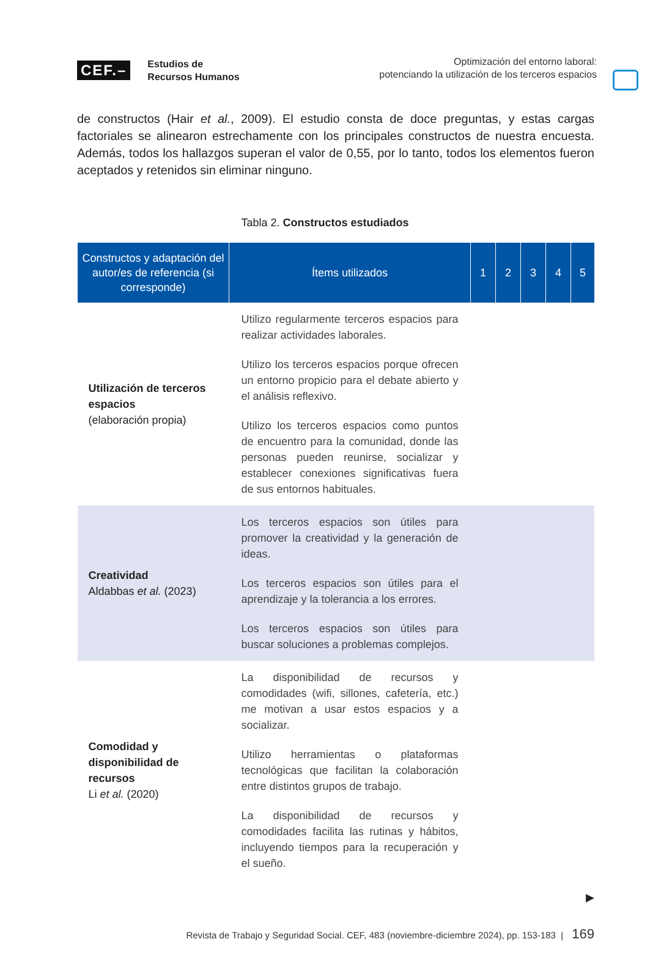CEF.– Estudios de
Recursos Humanos
Optimización del entorno laboral:
potenciando la utilización de los terceros espacios
de constructos (Hair et al., 2009). El estudio consta de doce preguntas, y estas cargas factoriales se alinearon estrechamente con los principales constructos de nuestra encuesta. Además, todos los hallazgos superan el valor de 0,55, por lo tanto, todos los elementos fueron aceptados y retenidos sin eliminar ninguno.
Tabla 2. Constructos estudiados
| Constructos y adaptación del autor/es de referencia (si corresponde) | Ítems utilizados | 1 | 2 | 3 | 4 | 5 |
| --- | --- | --- | --- | --- | --- | --- |
| Utilización de terceros espacios (elaboración propia) | Utilizo regularmente terceros espacios para realizar actividades laborales. Utilizo los terceros espacios porque ofrecen un entorno propicio para el debate abierto y el análisis reflexivo. Utilizo los terceros espacios como puntos de encuentro para la comunidad, donde las personas pueden reunirse, socializar y establecer conexiones significativas fuera de sus entornos habituales. | | | | | |
| Creatividad Aldabbas et al. (2023) | Los terceros espacios son útiles para promover la creatividad y la generación de ideas. Los terceros espacios son útiles para el aprendizaje y la tolerancia a los errores. Los terceros espacios son útiles para buscar soluciones a problemas complejos. | | | | | |
| Comodidad y disponibilidad de recursos Li et al. (2020) | La disponibilidad de recursos y comodidades (wifi, sillones, cafetería, etc.) me motivan a usar estos espacios y a socializar. Utilizo herramientas o plataformas tecnológicas que facilitan la colaboración entre distintos grupos de trabajo. La disponibilidad de recursos y comodidades facilita las rutinas y hábitos, incluyendo tiempos para la recuperación y el sueño. | | | | | |
▶
Revista de Trabajo y Seguridad Social. CEF, 483 (noviembre-diciembre 2024), pp. 153-183 | 169